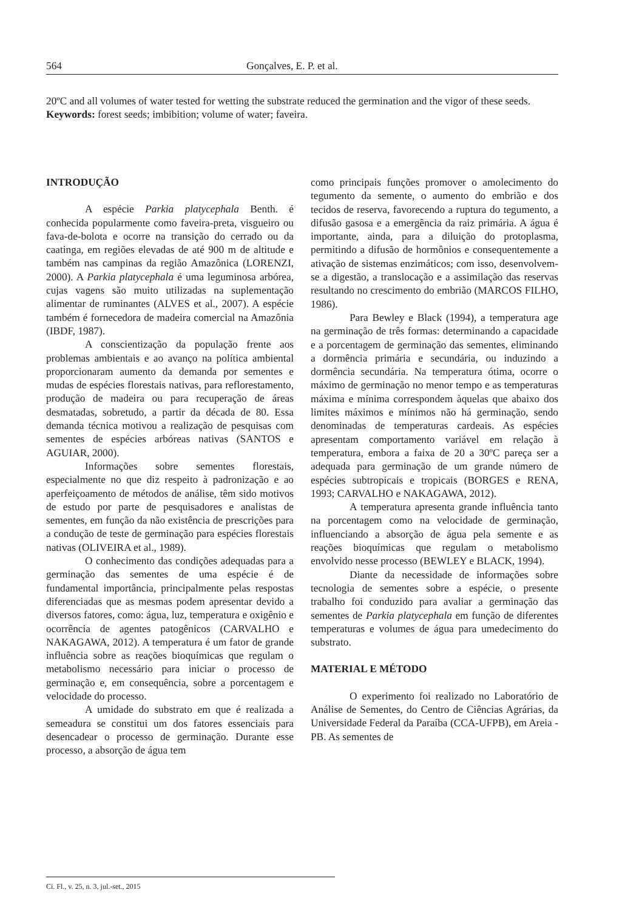564 Gonçalves, E. P. et al.
20ºC and all volumes of water tested for wetting the substrate reduced the germination and the vigor of these seeds.
Keywords: forest seeds; imbibition; volume of water; faveira.
INTRODUÇÃO
A espécie Parkia platycephala Benth. é conhecida popularmente como faveira-preta, visgueiro ou fava-de-bolota e ocorre na transição do cerrado ou da caatinga, em regiões elevadas de até 900 m de altitude e também nas campinas da região Amazônica (LORENZI, 2000). A Parkia platycephala é uma leguminosa arbórea, cujas vagens são muito utilizadas na suplementação alimentar de ruminantes (ALVES et al., 2007). A espécie também é fornecedora de madeira comercial na Amazônia (IBDF, 1987).
A conscientização da população frente aos problemas ambientais e ao avanço na política ambiental proporcionaram aumento da demanda por sementes e mudas de espécies florestais nativas, para reflorestamento, produção de madeira ou para recuperação de áreas desmatadas, sobretudo, a partir da década de 80. Essa demanda técnica motivou a realização de pesquisas com sementes de espécies arbóreas nativas (SANTOS e AGUIAR, 2000).
Informações sobre sementes florestais, especialmente no que diz respeito à padronização e ao aperfeiçoamento de métodos de análise, têm sido motivos de estudo por parte de pesquisadores e analistas de sementes, em função da não existência de prescrições para a condução de teste de germinação para espécies florestais nativas (OLIVEIRA et al., 1989).
O conhecimento das condições adequadas para a germinação das sementes de uma espécie é de fundamental importância, principalmente pelas respostas diferenciadas que as mesmas podem apresentar devido a diversos fatores, como: água, luz, temperatura e oxigênio e ocorrência de agentes patogênicos (CARVALHO e NAKAGAWA, 2012). A temperatura é um fator de grande influência sobre as reações bioquímicas que regulam o metabolismo necessário para iniciar o processo de germinação e, em consequência, sobre a porcentagem e velocidade do processo.
A umidade do substrato em que é realizada a semeadura se constitui um dos fatores essenciais para desencadear o processo de germinação. Durante esse processo, a absorção de água tem
como principais funções promover o amolecimento do tegumento da semente, o aumento do embrião e dos tecidos de reserva, favorecendo a ruptura do tegumento, a difusão gasosa e a emergência da raiz primária. A água é importante, ainda, para a diluição do protoplasma, permitindo a difusão de hormônios e consequentemente a ativação de sistemas enzimáticos; com isso, desenvolvem-se a digestão, a translocação e a assimilação das reservas resultando no crescimento do embrião (MARCOS FILHO, 1986).
Para Bewley e Black (1994), a temperatura age na germinação de três formas: determinando a capacidade e a porcentagem de germinação das sementes, eliminando a dormência primária e secundária, ou induzindo a dormência secundária. Na temperatura ótima, ocorre o máximo de germinação no menor tempo e as temperaturas máxima e mínima correspondem àquelas que abaixo dos limites máximos e mínimos não há germinação, sendo denominadas de temperaturas cardeais. As espécies apresentam comportamento variável em relação à temperatura, embora a faixa de 20 a 30ºC pareça ser a adequada para germinação de um grande número de espécies subtropicais e tropicais (BORGES e RENA, 1993; CARVALHO e NAKAGAWA, 2012).
A temperatura apresenta grande influência tanto na porcentagem como na velocidade de germinação, influenciando a absorção de água pela semente e as reações bioquímicas que regulam o metabolismo envolvido nesse processo (BEWLEY e BLACK, 1994).
Diante da necessidade de informações sobre tecnologia de sementes sobre a espécie, o presente trabalho foi conduzido para avaliar a germinação das sementes de Parkia platycephala em função de diferentes temperaturas e volumes de água para umedecimento do substrato.
MATERIAL E MÉTODO
O experimento foi realizado no Laboratório de Análise de Sementes, do Centro de Ciências Agrárias, da Universidade Federal da Paraíba (CCA-UFPB), em Areia - PB. As sementes de
Ci. Fl., v. 25, n. 3, jul.-set., 2015